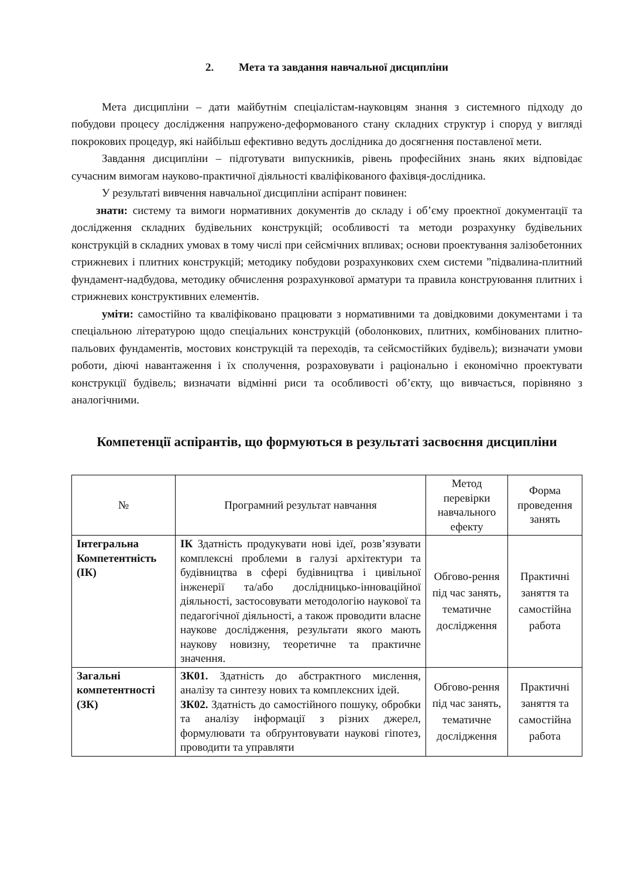2. Мета та завдання навчальної дисципліни
Мета дисципліни – дати майбутнім спеціалістам-науковцям знання з системного підходу до побудови процесу дослідження напружено-деформованого стану складних структур і споруд у вигляді покрокових процедур, які найбільш ефективно ведуть дослідника до досягнення поставленої мети.
Завдання дисципліни – підготувати випускників, рівень професійних знань яких відповідає сучасним вимогам науково-практичної діяльності кваліфікованого фахівця-дослідника.
У результаті вивчення навчальної дисципліни аспірант повинен:
знати: систему та вимоги нормативних документів до складу і об’єму проектної документації та дослідження складних будівельних конструкцій; особливості та методи розрахунку будівельних конструкцій в складних умовах в тому числі при сейсмічних впливах; основи проектування залізобетонних стрижневих і плитних конструкцій; методику побудови розрахункових схем системи ”підвалина-плитний фундамент-надбудова, методику обчислення розрахункової арматури та правила конструювання плитних і стрижневих конструктивних елементів.
уміти: самостійно та кваліфіковано працювати з нормативними та довідковими документами і та спеціальною літературою щодо спеціальних конструкцій (оболонкових, плитних, комбінованих плитно-пальових фундаментів, мостових конструкцій та переходів, та сейсмостійких будівель); визначати умови роботи, діючі навантаження і їх сполучення, розраховувати і раціонально і економічно проектувати конструкції будівель; визначати відмінні риси та особливості об’єкту, що вивчається, порівняно з аналогічними.
Компетенції аспірантів, що формуються в результаті засвоєння дисципліни
| № | Програмний результат навчання | Метод перевірки навчального ефекту | Форма проведення занять |
| --- | --- | --- | --- |
| Інтегральна Компетентність (ІК) | ІК Здатність продукувати нові ідеї, розв’язувати комплексні проблеми в галузі архітектури та будівництва в сфері будівництва і цивільної інженерії та/або дослідницько-інноваційної діяльності, застосовувати методологію наукової та педагогічної діяльності, а також проводити власне наукове дослідження, результати якого мають наукову новизну, теоретичне та практичне значення. | Обгово-рення під час занять, тематичне дослідження | Практичні заняття та самостійна работа |
| Загальні компетентності (ЗК) | ЗК01. Здатність до абстрактного мислення, аналізу та синтезу нових та комплексних ідей. ЗК02. Здатність до самостійного пошуку, обробки та аналізу інформації з різних джерел, формулювати та обґрунтовувати наукові гіпотез, проводити та управляти | Обгово-рення під час занять, тематичне дослідження | Практичні заняття та самостійна работа |